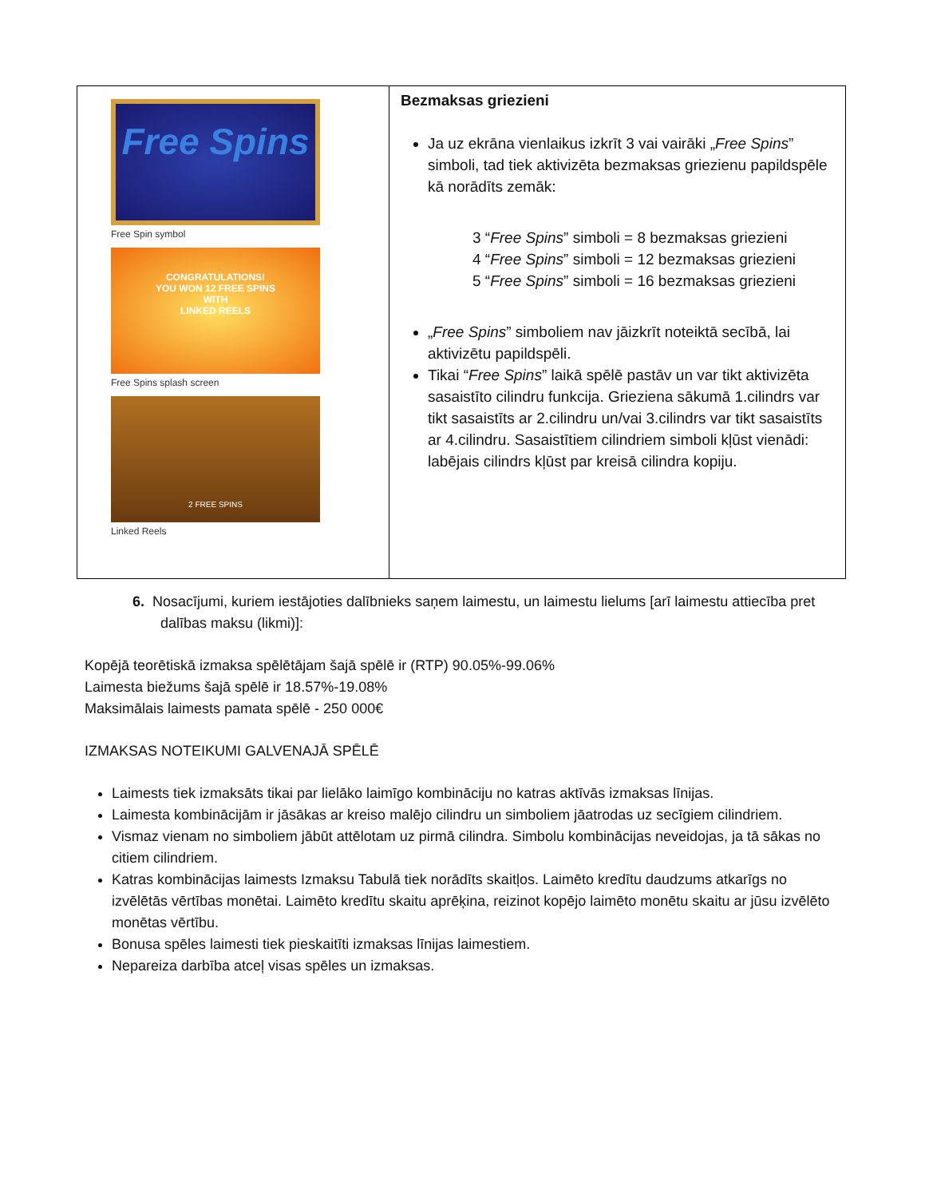| Free Spins Free Spin symbol CONGRATULATIONS! YOU WON 12 FREE SPINS WITH LINKED REELS Free Spins splash screen 2 FREE SPINS Linked Reels | Bezmaksas griezieni Ja uz ekrāna vienlaikus izkrīt 3 vai vairāki „ Free Spins ” simboli, tad tiek aktivizēta bezmaksas griezienu papildspēle kā norādīts zemāk: 3 “ Free Spins ” simboli = 8 bezmaksas griezieni 4 “ Free Spins ” simboli = 12 bezmaksas griezieni 5 “ Free Spins ” simboli = 16 bezmaksas griezieni „ Free Spins ” simboliem nav jāizkrīt noteiktā secībā, lai aktivizētu papildspēli. Tikai “ Free Spins ” laikā spēlē pastāv un var tikt aktivizēta sasaistīto cilindru funkcija. Grieziena sākumā 1.cilindrs var tikt sasaistīts ar 2.cilindru un/vai 3.cilindrs var tikt sasaistīts ar 4.cilindru. Sasaistītiem cilindriem simboli kļūst vienādi: labējais cilindrs kļūst par kreisā cilindra kopiju. |
6. Nosacījumi, kuriem iestājoties dalībnieks saņem laimestu, un laimestu lielums [arī laimestu attiecība pret dalības maksu (likmi)]:
Kopējā teorētiskā izmaksa spēlētājam šajā spēlē ir (RTP) 90.05%-99.06%
Laimesta biežums šajā spēlē ir 18.57%-19.08%
Maksimālais laimests pamata spēlē - 250 000€
IZMAKSAS NOTEIKUMI GALVENAJĀ SPĒLĒ
Laimests tiek izmaksāts tikai par lielāko laimīgo kombināciju no katras aktīvās izmaksas līnijas.
Laimesta kombinācijām ir jāsākas ar kreiso malējo cilindru un simboliem jāatrodas uz secīgiem cilindriem.
Vismaz vienam no simboliem jābūt attēlotam uz pirmā cilindra. Simbolu kombinācijas neveidojas, ja tā sākas no citiem cilindriem.
Katras kombinācijas laimests Izmaksu Tabulā tiek norādīts skaitļos. Laimēto kredītu daudzums atkarīgs no izvēlētās vērtības monētai. Laimēto kredītu skaitu aprēķina, reizinot kopējo laimēto monētu skaitu ar jūsu izvēlēto monētas vērtību.
Bonusa spēles laimesti tiek pieskaitīti izmaksas līnijas laimestiem.
Nepareiza darbība atceļ visas spēles un izmaksas.